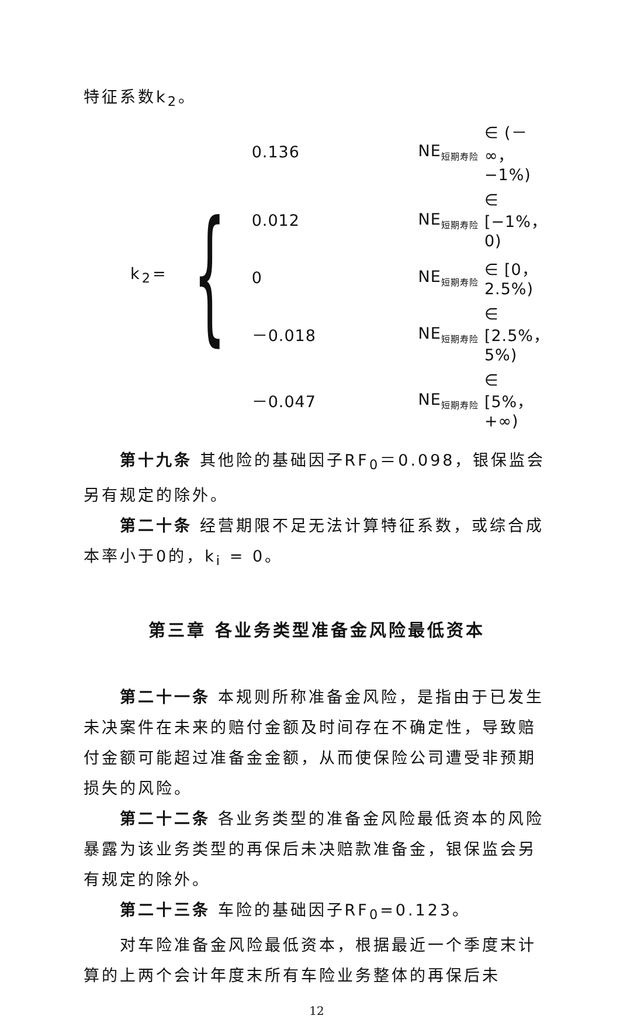特征系数k<sub>2</sub>。
k<sub>2</sub>= {
| 0.136 | NE<sub>短期寿险</sub> | ∈ (－∞，−1%) |
| 0.012 | NE<sub>短期寿险</sub> | ∈ [−1%，0) |
| 0 | NE<sub>短期寿险</sub> | ∈ [0，2.5%) |
| －0.018 | NE<sub>短期寿险</sub> | ∈ [2.5%，5%) |
| －0.047 | NE<sub>短期寿险</sub> | ∈ [5%，+∞) |
第十九条 其他险的基础因子RF<sub>0</sub>＝0.098，银保监会另有规定的除外。
第二十条 经营期限不足无法计算特征系数，或综合成本率小于0的，k<sub>i</sub> = 0。
第三章 各业务类型准备金风险最低资本
第二十一条 本规则所称准备金风险，是指由于已发生未决案件在未来的赔付金额及时间存在不确定性，导致赔付金额可能超过准备金金额，从而使保险公司遭受非预期损失的风险。
第二十二条 各业务类型的准备金风险最低资本的风险暴露为该业务类型的再保后未决赔款准备金，银保监会另有规定的除外。
第二十三条 车险的基础因子RF<sub>0</sub>=0.123。
对车险准备金风险最低资本，根据最近一个季度末计算的上两个会计年度末所有车险业务整体的再保后未
12